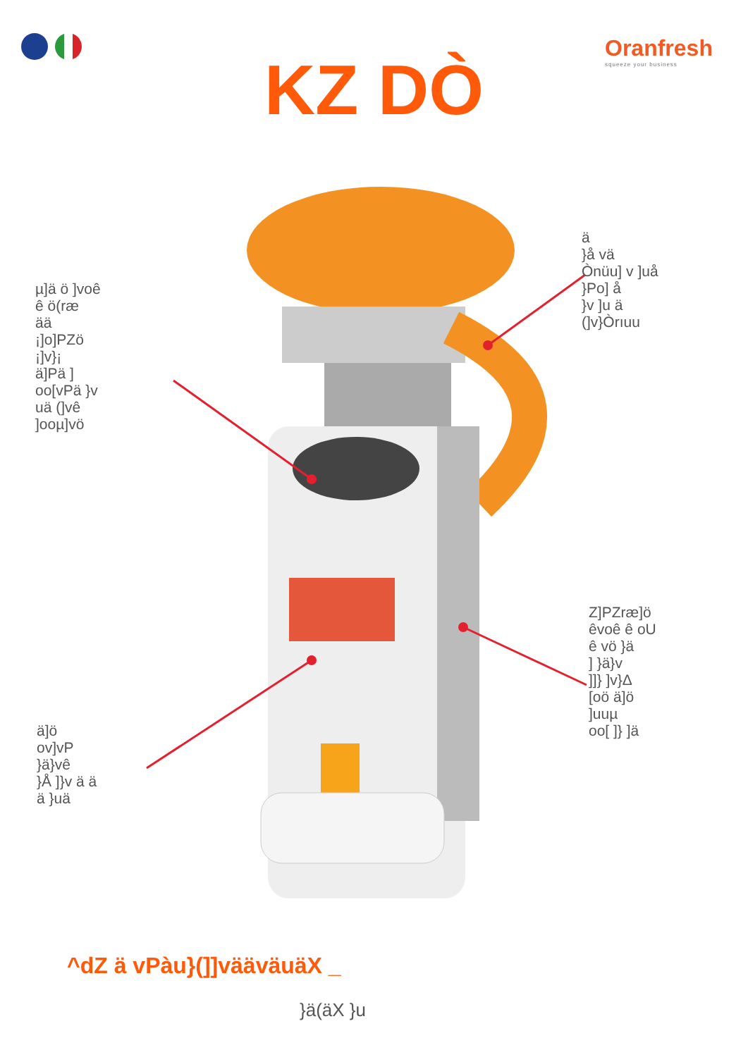Oranfresh
squeeze your business
KZ DÒ
µ]ä ö ]voê
ê ö(ræ
ää
¡]o]PZö
¡]v}¡
ä]Pä ]
oo[vPä }v
uä (]vê
]ooµ]vö
ä
}å vä
Ònüu] v ]uå
}Po] å
}v ]u ä
(]v}Òrıuu
Z]PZræ]ö
êvoê ê oU
ê vö }ä
] }ä}v
]]} ]v}Δ
[oö ä]ö
]uuµ
oo[ ]} ]ä
ä]ö
ov]vP
}ä}vê
}Å ]}v ä ä
ä }uä
^dZ ä vPàu}(]]vääväuäX _
}ä(äX }u